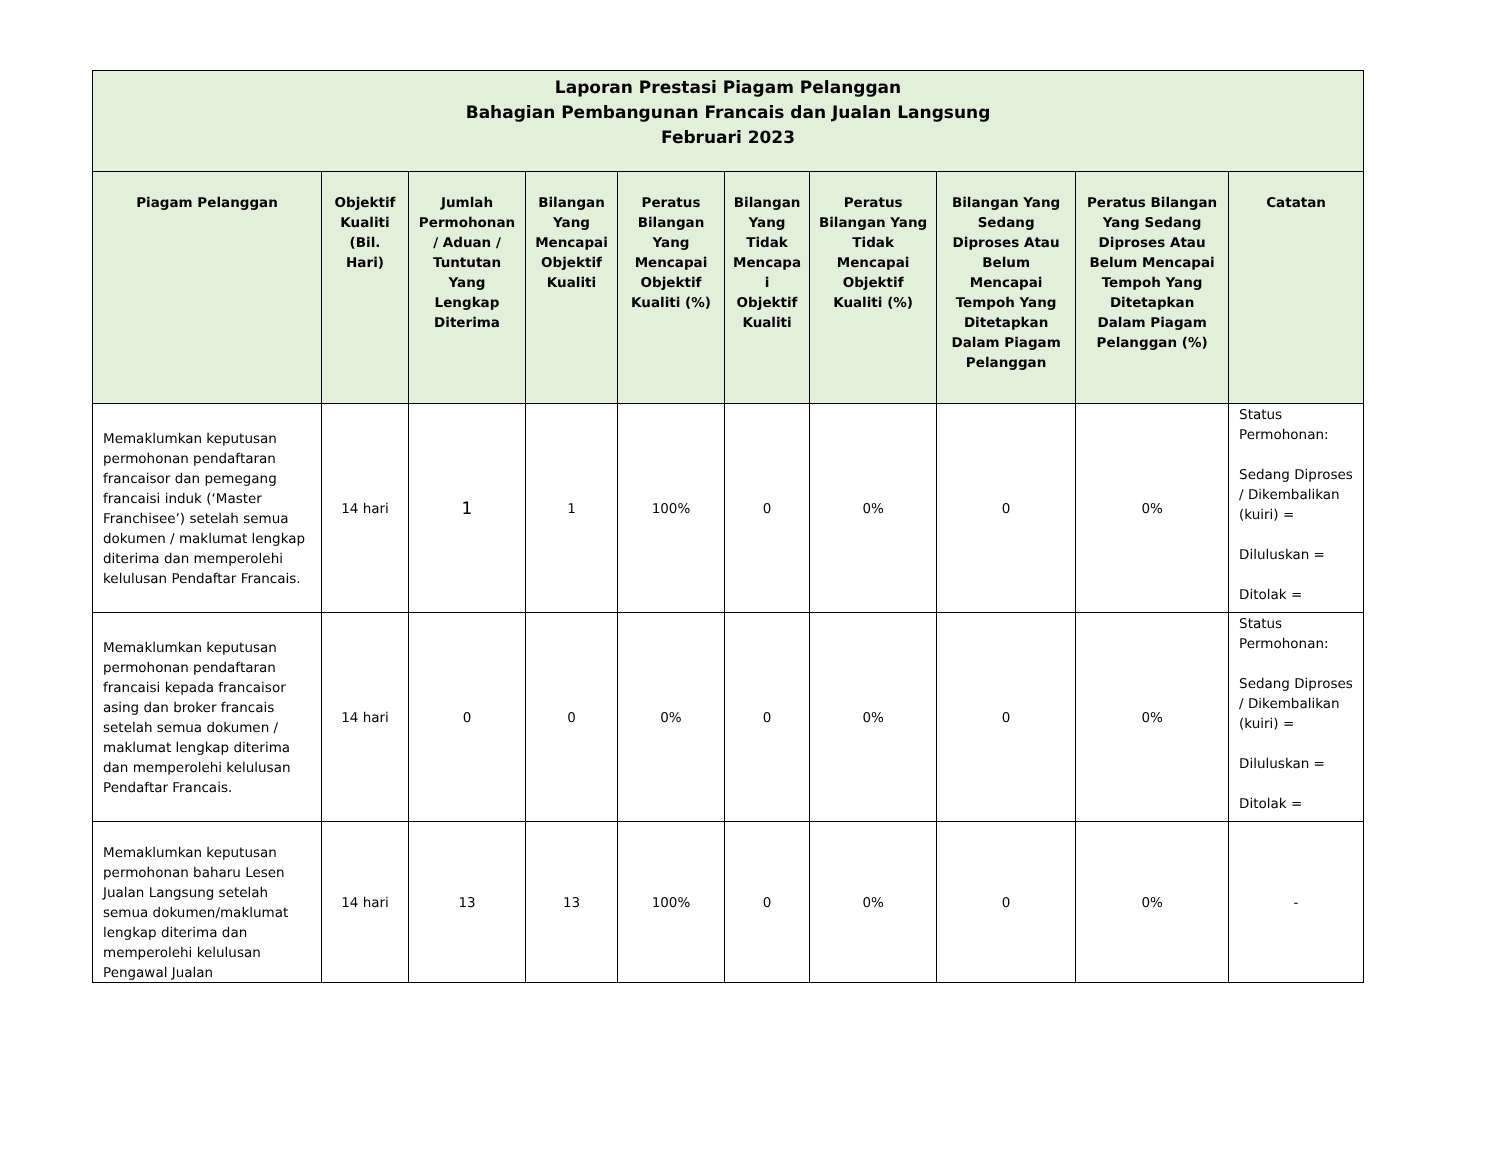| Laporan Prestasi Piagam Pelanggan Bahagian Pembangunan Francais dan Jualan Langsung Februari 2023 | | | | | | | | | |
| Piagam Pelanggan | Objektif Kualiti (Bil. Hari) | Jumlah Permohonan / Aduan / Tuntutan Yang Lengkap Diterima | Bilangan Yang Mencapai Objektif Kualiti | Peratus Bilangan Yang Mencapai Objektif Kualiti (%) | Bilangan Yang Tidak Mencapa i Objektif Kualiti | Peratus Bilangan Yang Tidak Mencapai Objektif Kualiti (%) | Bilangan Yang Sedang Diproses Atau Belum Mencapai Tempoh Yang Ditetapkan Dalam Piagam Pelanggan | Peratus Bilangan Yang Sedang Diproses Atau Belum Mencapai Tempoh Yang Ditetapkan Dalam Piagam Pelanggan (%) | Catatan |
| Memaklumkan keputusan permohonan pendaftaran francaisor dan pemegang francaisi induk (‘Master Franchisee’) setelah semua dokumen / maklumat lengkap diterima dan memperolehi kelulusan Pendaftar Francais. | 14 hari | 1 | 1 | 100% | 0 | 0% | 0 | 0% | Status Permohonan: Sedang Diproses / Dikembalikan (kuiri) = Diluluskan = Ditolak = |
| Memaklumkan keputusan permohonan pendaftaran francaisi kepada francaisor asing dan broker francais setelah semua dokumen / maklumat lengkap diterima dan memperolehi kelulusan Pendaftar Francais. | 14 hari | 0 | 0 | 0% | 0 | 0% | 0 | 0% | Status Permohonan: Sedang Diproses / Dikembalikan (kuiri) = Diluluskan = Ditolak = |
| Memaklumkan keputusan permohonan baharu Lesen Jualan Langsung setelah semua dokumen/maklumat lengkap diterima dan memperolehi kelulusan Pengawal Jualan | 14 hari | 13 | 13 | 100% | 0 | 0% | 0 | 0% | - |